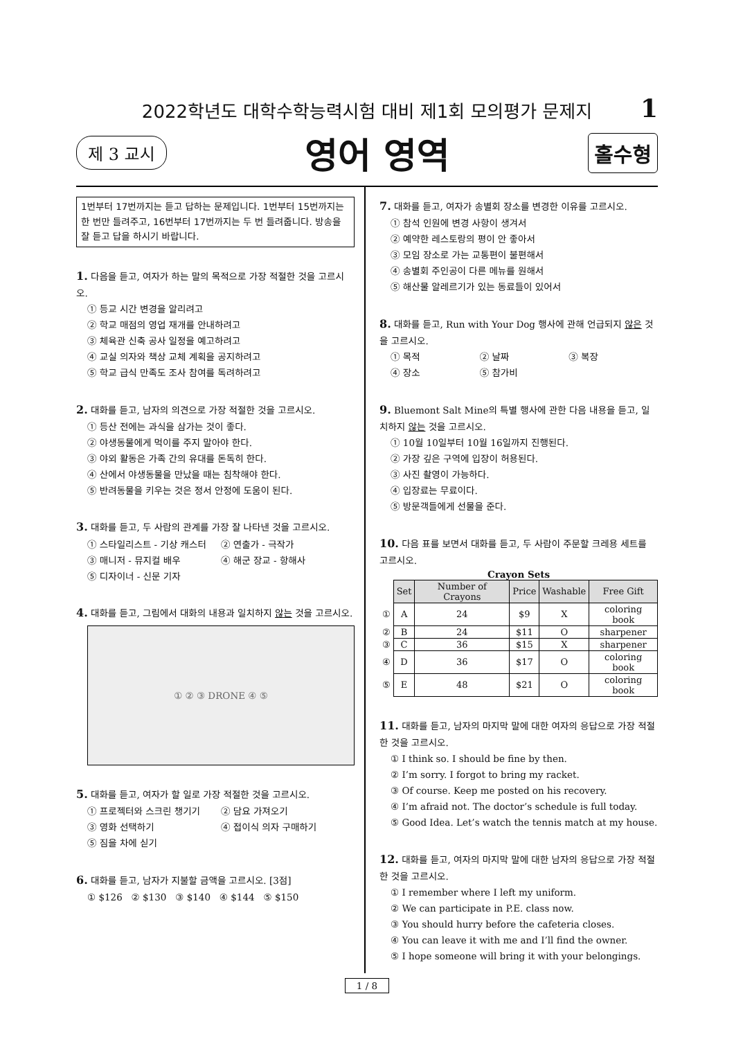2022학년도 대학수학능력시험 대비 제1회 모의평가 문제지
1
제 3 교시 영어 영역 홀수형
1번부터 17번까지는 듣고 답하는 문제입니다. 1번부터 15번까지는 한 번만 들려주고, 16번부터 17번까지는 두 번 들려줍니다. 방송을 잘 듣고 답을 하시기 바랍니다.
1. 다음을 듣고, 여자가 하는 말의 목적으로 가장 적절한 것을 고르시오.
① 등교 시간 변경을 알리려고
② 학교 매점의 영업 재개를 안내하려고
③ 체육관 신축 공사 일정을 예고하려고
④ 교실 의자와 책상 교체 계획을 공지하려고
⑤ 학교 급식 만족도 조사 참여를 독려하려고
2. 대화를 듣고, 남자의 의견으로 가장 적절한 것을 고르시오.
① 등산 전에는 과식을 삼가는 것이 좋다.
② 야생동물에게 먹이를 주지 말아야 한다.
③ 야외 활동은 가족 간의 유대를 돈독히 한다.
④ 산에서 야생동물을 만났을 때는 침착해야 한다.
⑤ 반려동물을 키우는 것은 정서 안정에 도움이 된다.
3. 대화를 듣고, 두 사람의 관계를 가장 잘 나타낸 것을 고르시오.
① 스타일리스트 - 기상 캐스터 ② 연출가 - 극작가 ③ 매니저 - 뮤지컬 배우 ④ 해군 장교 - 항해사 ⑤ 디자이너 - 신문 기자
4. 대화를 듣고, 그림에서 대화의 내용과 일치하지 않는 것을 고르시오.
① ② ③ DRONE ④ ⑤
5. 대화를 듣고, 여자가 할 일로 가장 적절한 것을 고르시오.
① 프로젝터와 스크린 챙기기 ② 담요 가져오기 ③ 영화 선택하기 ④ 접이식 의자 구매하기 ⑤ 짐을 차에 싣기
6. 대화를 듣고, 남자가 지불할 금액을 고르시오. [3점]
① $126 ② $130 ③ $140 ④ $144 ⑤ $150
7. 대화를 듣고, 여자가 송별회 장소를 변경한 이유를 고르시오.
① 참석 인원에 변경 사항이 생겨서
② 예약한 레스토랑의 평이 안 좋아서
③ 모임 장소로 가는 교통편이 불편해서
④ 송별회 주인공이 다른 메뉴를 원해서
⑤ 해산물 알레르기가 있는 동료들이 있어서
8. 대화를 듣고, Run with Your Dog 행사에 관해 언급되지 않은 것을 고르시오.
① 목적 ② 날짜 ③ 복장 ④ 장소 ⑤ 참가비
9. Bluemont Salt Mine의 특별 행사에 관한 다음 내용을 듣고, 일치하지 않는 것을 고르시오.
① 10월 10일부터 10월 16일까지 진행된다.
② 가장 깊은 구역에 입장이 허용된다.
③ 사진 촬영이 가능하다.
④ 입장료는 무료이다.
⑤ 방문객들에게 선물을 준다.
10. 다음 표를 보면서 대화를 듣고, 두 사람이 주문할 크레용 세트를 고르시오.
Crayon Sets
| | Set | Number of Crayons | Price | Washable | Free Gift |
| ① | A | 24 | $9 | X | coloring book |
| ② | B | 24 | $11 | O | sharpener |
| ③ | C | 36 | $15 | X | sharpener |
| ④ | D | 36 | $17 | O | coloring book |
| ⑤ | E | 48 | $21 | O | coloring book |
11. 대화를 듣고, 남자의 마지막 말에 대한 여자의 응답으로 가장 적절한 것을 고르시오.
① I think so. I should be fine by then.
② I’m sorry. I forgot to bring my racket.
③ Of course. Keep me posted on his recovery.
④ I’m afraid not. The doctor’s schedule is full today.
⑤ Good Idea. Let’s watch the tennis match at my house.
12. 대화를 듣고, 여자의 마지막 말에 대한 남자의 응답으로 가장 적절한 것을 고르시오.
① I remember where I left my uniform.
② We can participate in P.E. class now.
③ You should hurry before the cafeteria closes.
④ You can leave it with me and I’ll find the owner.
⑤ I hope someone will bring it with your belongings.
1 / 8